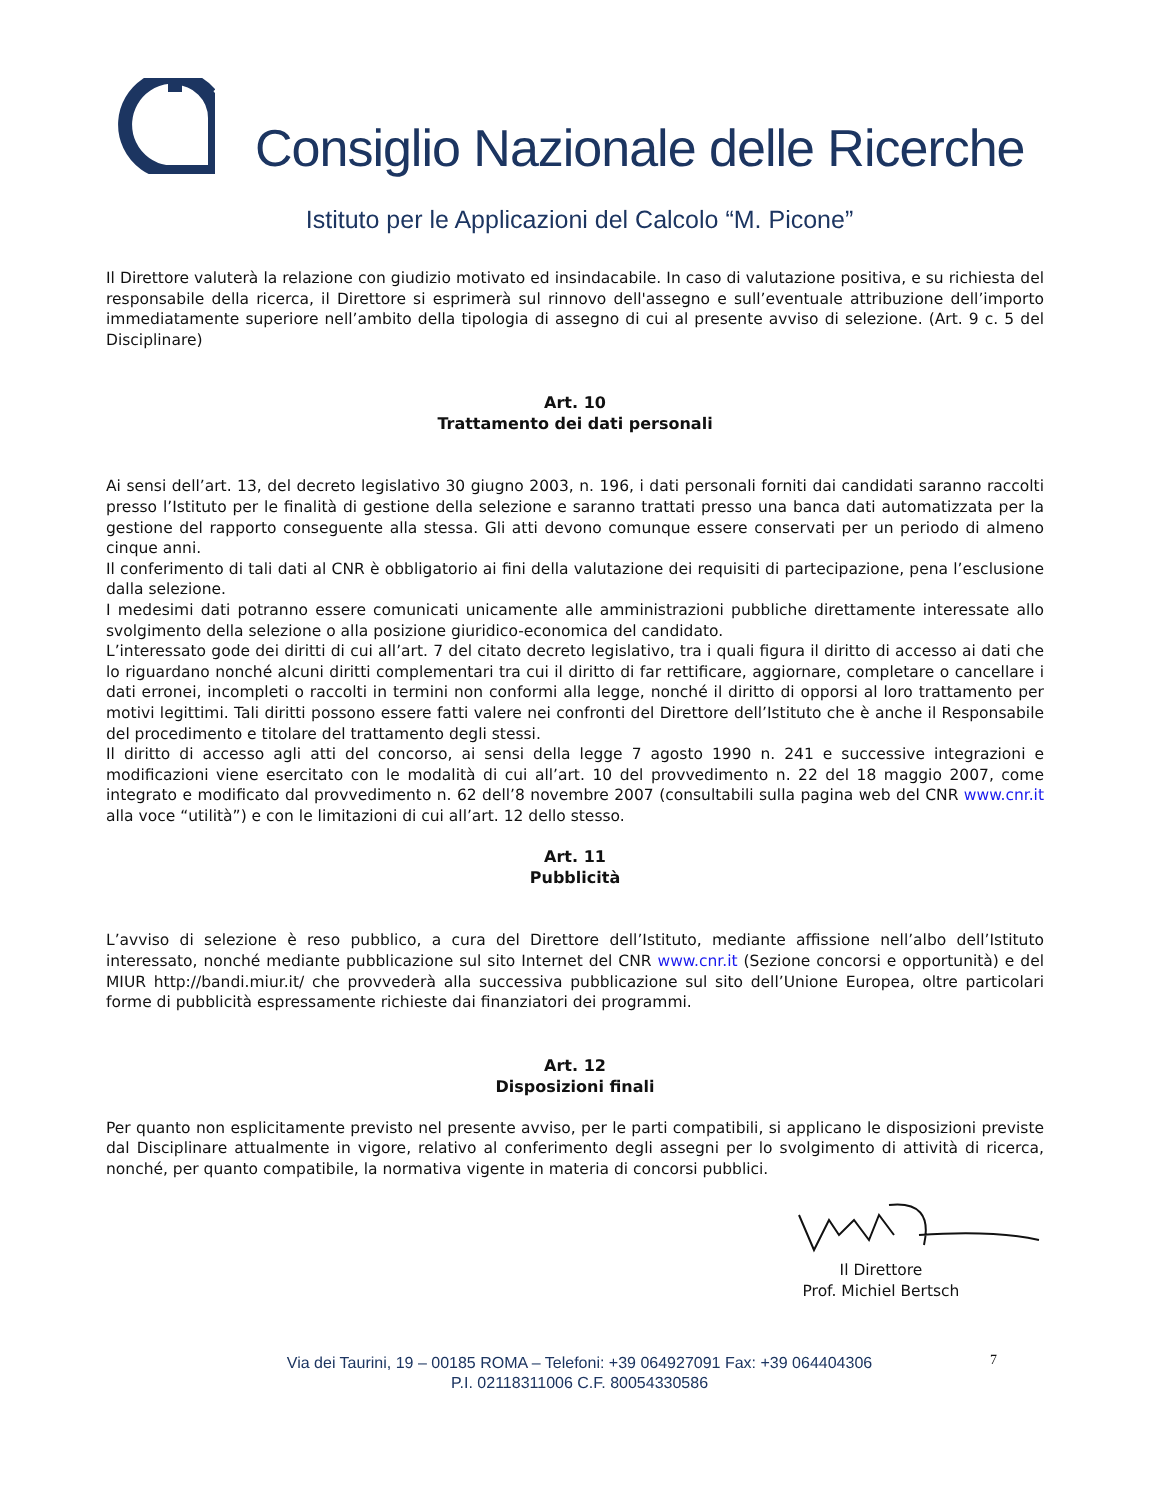Consiglio Nazionale delle Ricerche
Istituto per le Applicazioni del Calcolo “M. Picone”
Il Direttore valuterà la relazione con giudizio motivato ed insindacabile. In caso di valutazione positiva, e su richiesta del responsabile della ricerca, il Direttore si esprimerà sul rinnovo dell'assegno e sull’eventuale attribuzione dell’importo immediatamente superiore nell’ambito della tipologia di assegno di cui al presente avviso di selezione. (Art. 9 c. 5 del Disciplinare)
Art. 10
Trattamento dei dati personali
Ai sensi dell’art. 13, del decreto legislativo 30 giugno 2003, n. 196, i dati personali forniti dai candidati saranno raccolti presso l’Istituto per le finalità di gestione della selezione e saranno trattati presso una banca dati automatizzata per la gestione del rapporto conseguente alla stessa. Gli atti devono comunque essere conservati per un periodo di almeno cinque anni.
Il conferimento di tali dati al CNR è obbligatorio ai fini della valutazione dei requisiti di partecipazione, pena l’esclusione dalla selezione.
I medesimi dati potranno essere comunicati unicamente alle amministrazioni pubbliche direttamente interessate allo svolgimento della selezione o alla posizione giuridico-economica del candidato.
L’interessato gode dei diritti di cui all’art. 7 del citato decreto legislativo, tra i quali figura il diritto di accesso ai dati che lo riguardano nonché alcuni diritti complementari tra cui il diritto di far rettificare, aggiornare, completare o cancellare i dati erronei, incompleti o raccolti in termini non conformi alla legge, nonché il diritto di opporsi al loro trattamento per motivi legittimi. Tali diritti possono essere fatti valere nei confronti del Direttore dell’Istituto che è anche il Responsabile del procedimento e titolare del trattamento degli stessi.
Il diritto di accesso agli atti del concorso, ai sensi della legge 7 agosto 1990 n. 241 e successive integrazioni e modificazioni viene esercitato con le modalità di cui all’art. 10 del provvedimento n. 22 del 18 maggio 2007, come integrato e modificato dal provvedimento n. 62 dell’8 novembre 2007 (consultabili sulla pagina web del CNR www.cnr.it alla voce “utilità”) e con le limitazioni di cui all’art. 12 dello stesso.
Art. 11
Pubblicità
L’avviso di selezione è reso pubblico, a cura del Direttore dell’Istituto, mediante affissione nell’albo dell’Istituto interessato, nonché mediante pubblicazione sul sito Internet del CNR www.cnr.it (Sezione concorsi e opportunità) e del MIUR http://bandi.miur.it/ che provvederà alla successiva pubblicazione sul sito dell’Unione Europea, oltre particolari forme di pubblicità espressamente richieste dai finanziatori dei programmi.
Art. 12
Disposizioni finali
Per quanto non esplicitamente previsto nel presente avviso, per le parti compatibili, si applicano le disposizioni previste dal Disciplinare attualmente in vigore, relativo al conferimento degli assegni per lo svolgimento di attività di ricerca, nonché, per quanto compatibile, la normativa vigente in materia di concorsi pubblici.
Il Direttore
Prof. Michiel Bertsch
Via dei Taurini, 19 – 00185 ROMA – Telefoni: +39 064927091 Fax: +39 064404306
P.I. 02118311006 C.F. 80054330586
7